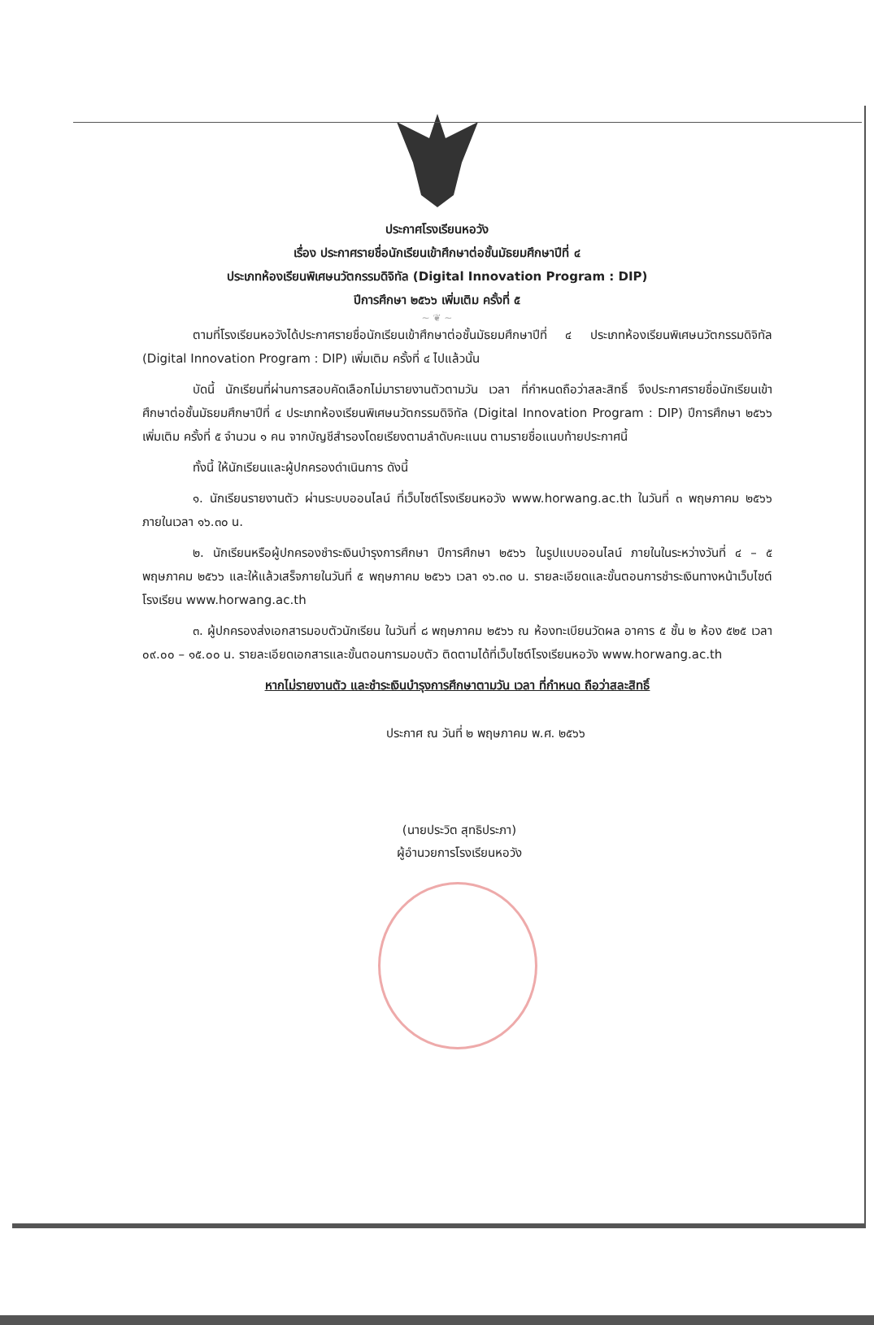ประกาศโรงเรียนหอวัง
เรื่อง ประกาศรายชื่อนักเรียนเข้าศึกษาต่อชั้นมัธยมศึกษาปีที่ ๔
ประเภทห้องเรียนพิเศษนวัตกรรมดิจิทัล (Digital Innovation Program : DIP)
ปีการศึกษา ๒๕๖๖ เพิ่มเติม ครั้งที่ ๕
~ ❦ ~
ตามที่โรงเรียนหอวังได้ประกาศรายชื่อนักเรียนเข้าศึกษาต่อชั้นมัธยมศึกษาปีที่ ๔ ประเภทห้องเรียนพิเศษนวัตกรรมดิจิทัล (Digital Innovation Program : DIP) เพิ่มเติม ครั้งที่ ๔ ไปแล้วนั้น
บัดนี้ นักเรียนที่ผ่านการสอบคัดเลือกไม่มารายงานตัวตามวัน เวลา ที่กำหนดถือว่าสละสิทธิ์ จึงประกาศรายชื่อนักเรียนเข้าศึกษาต่อชั้นมัธยมศึกษาปีที่ ๔ ประเภทห้องเรียนพิเศษนวัตกรรมดิจิทัล (Digital Innovation Program : DIP) ปีการศึกษา ๒๕๖๖ เพิ่มเติม ครั้งที่ ๕ จำนวน ๑ คน จากบัญชีสำรองโดยเรียงตามลำดับคะแนน ตามรายชื่อแนบท้ายประกาศนี้
ทั้งนี้ ให้นักเรียนและผู้ปกครองดำเนินการ ดังนี้
๑. นักเรียนรายงานตัว ผ่านระบบออนไลน์ ที่เว็บไซต์โรงเรียนหอวัง www.horwang.ac.th ในวันที่ ๓ พฤษภาคม ๒๕๖๖ ภายในเวลา ๑๖.๓๐ น.
๒. นักเรียนหรือผู้ปกครองชำระเงินบำรุงการศึกษา ปีการศึกษา ๒๕๖๖ ในรูปแบบออนไลน์ ภายในในระหว่างวันที่ ๔ – ๕ พฤษภาคม ๒๕๖๖ และให้แล้วเสร็จภายในวันที่ ๕ พฤษภาคม ๒๕๖๖ เวลา ๑๖.๓๐ น. รายละเอียดและขั้นตอนการชำระเงินทางหน้าเว็บไซต์โรงเรียน www.horwang.ac.th
๓. ผู้ปกครองส่งเอกสารมอบตัวนักเรียน ในวันที่ ๘ พฤษภาคม ๒๕๖๖ ณ ห้องทะเบียนวัดผล อาคาร ๕ ชั้น ๒ ห้อง ๕๒๕ เวลา ๐๙.๐๐ – ๑๕.๐๐ น. รายละเอียดเอกสารและขั้นตอนการมอบตัว ติดตามได้ที่เว็บไซต์โรงเรียนหอวัง www.horwang.ac.th
หากไม่รายงานตัว และชำระเงินบำรุงการศึกษาตามวัน เวลา ที่กำหนด ถือว่าสละสิทธิ์
ประกาศ ณ วันที่ ๒ พฤษภาคม พ.ศ. ๒๕๖๖
(นายประวิต สุทธิประภา)
ผู้อำนวยการโรงเรียนหอวัง